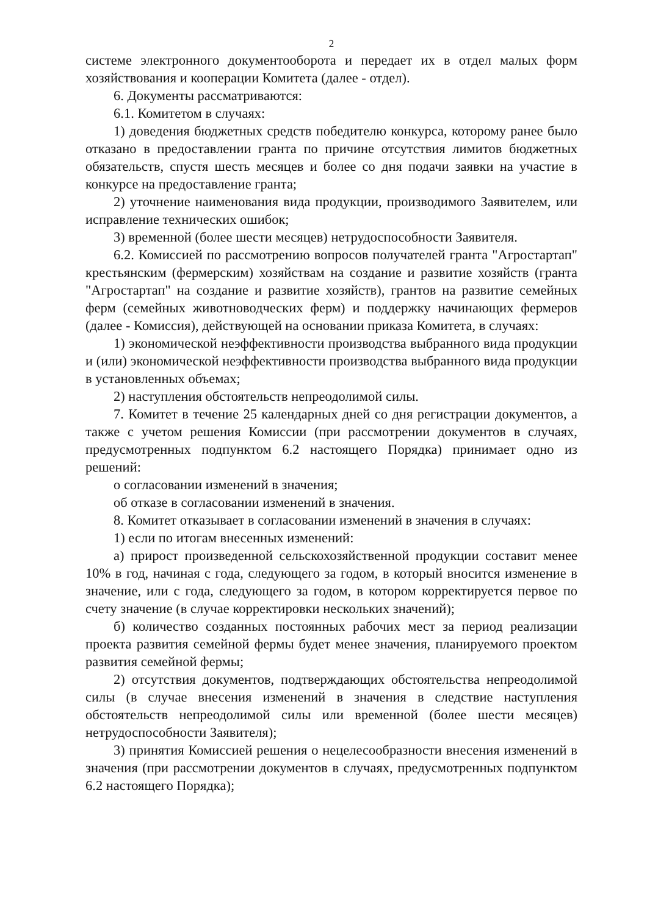2
системе электронного документооборота и передает их в отдел малых форм хозяйствования и кооперации Комитета (далее - отдел).
6. Документы рассматриваются:
6.1. Комитетом в случаях:
1) доведения бюджетных средств победителю конкурса, которому ранее было отказано в предоставлении гранта по причине отсутствия лимитов бюджетных обязательств, спустя шесть месяцев и более со дня подачи заявки на участие в конкурсе на предоставление гранта;
2) уточнение наименования вида продукции, производимого Заявителем, или исправление технических ошибок;
3) временной (более шести месяцев) нетрудоспособности Заявителя.
6.2. Комиссией по рассмотрению вопросов получателей гранта "Агростартап" крестьянским (фермерским) хозяйствам на создание и развитие хозяйств (гранта "Агростартап" на создание и развитие хозяйств), грантов на развитие семейных ферм (семейных животноводческих ферм) и поддержку начинающих фермеров (далее - Комиссия), действующей на основании приказа Комитета, в случаях:
1) экономической неэффективности производства выбранного вида продукции и (или) экономической неэффективности производства выбранного вида продукции в установленных объемах;
2) наступления обстоятельств непреодолимой силы.
7. Комитет в течение 25 календарных дней со дня регистрации документов, а также с учетом решения Комиссии (при рассмотрении документов в случаях, предусмотренных подпунктом 6.2 настоящего Порядка) принимает одно из решений:
о согласовании изменений в значения;
об отказе в согласовании изменений в значения.
8. Комитет отказывает в согласовании изменений в значения в случаях:
1) если по итогам внесенных изменений:
а) прирост произведенной сельскохозяйственной продукции составит менее 10% в год, начиная с года, следующего за годом, в который вносится изменение в значение, или с года, следующего за годом, в котором корректируется первое по счету значение (в случае корректировки нескольких значений);
б) количество созданных постоянных рабочих мест за период реализации проекта развития семейной фермы будет менее значения, планируемого проектом развития семейной фермы;
2) отсутствия документов, подтверждающих обстоятельства непреодолимой силы (в случае внесения изменений в значения в следствие наступления обстоятельств непреодолимой силы или временной (более шести месяцев) нетрудоспособности Заявителя);
3) принятия Комиссией решения о нецелесообразности внесения изменений в значения (при рассмотрении документов в случаях, предусмотренных подпунктом 6.2 настоящего Порядка);